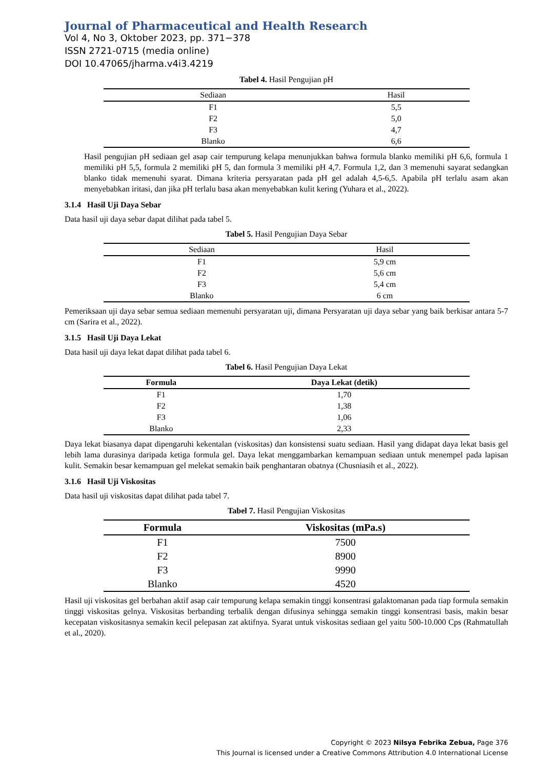Journal of Pharmaceutical and Health Research
Vol 4, No 3, Oktober 2023, pp. 371−378
ISSN 2721-0715 (media online)
DOI 10.47065/jharma.v4i3.4219
Tabel 4. Hasil Pengujian pH
| Sediaan | Hasil |
| --- | --- |
| F1 | 5,5 |
| F2 | 5,0 |
| F3 | 4,7 |
| Blanko | 6,6 |
Hasil pengujian pH sediaan gel asap cair tempurung kelapa menunjukkan bahwa formula blanko memiliki pH 6,6, formula 1 memiliki pH 5,5, formula 2 memiliki pH 5, dan formula 3 memiliki pH 4,7. Formula 1,2, dan 3 memenuhi sayarat sedangkan blanko tidak memenuhi syarat. Dimana kriteria persyaratan pada pH gel adalah 4,5-6,5. Apabila pH terlalu asam akan menyebabkan iritasi, dan jika pH terlalu basa akan menyebabkan kulit kering (Yuhara et al., 2022).
3.1.4 Hasil Uji Daya Sebar
Data hasil uji daya sebar dapat dilihat pada tabel 5.
Tabel 5. Hasil Pengujian Daya Sebar
| Sediaan | Hasil |
| --- | --- |
| F1 | 5,9 cm |
| F2 | 5,6 cm |
| F3 | 5,4 cm |
| Blanko | 6 cm |
Pemeriksaan uji daya sebar semua sediaan memenuhi persyaratan uji, dimana Persyaratan uji daya sebar yang baik berkisar antara 5-7 cm (Sarira et al., 2022).
3.1.5 Hasil Uji Daya Lekat
Data hasil uji daya lekat dapat dilihat pada tabel 6.
Tabel 6. Hasil Pengujian Daya Lekat
| Formula | Daya Lekat (detik) |
| --- | --- |
| F1 | 1,70 |
| F2 | 1,38 |
| F3 | 1,06 |
| Blanko | 2,33 |
Daya lekat biasanya dapat dipengaruhi kekentalan (viskositas) dan konsistensi suatu sediaan. Hasil yang didapat daya lekat basis gel lebih lama durasinya daripada ketiga formula gel. Daya lekat menggambarkan kemampuan sediaan untuk menempel pada lapisan kulit. Semakin besar kemampuan gel melekat semakin baik penghantaran obatnya (Chusniasih et al., 2022).
3.1.6 Hasil Uji Viskositas
Data hasil uji viskositas dapat dilihat pada tabel 7.
Tabel 7. Hasil Pengujian Viskositas
| Formula | Viskositas (mPa.s) |
| --- | --- |
| F1 | 7500 |
| F2 | 8900 |
| F3 | 9990 |
| Blanko | 4520 |
Hasil uji viskositas gel berbahan aktif asap cair tempurung kelapa semakin tinggi konsentrasi galaktomanan pada tiap formula semakin tinggi viskositas gelnya. Viskositas berbanding terbalik dengan difusinya sehingga semakin tinggi konsentrasi basis, makin besar kecepatan viskositasnya semakin kecil pelepasan zat aktifnya. Syarat untuk viskositas sediaan gel yaitu 500-10.000 Cps (Rahmatullah et al., 2020).
Copyright © 2023 Nilsya Febrika Zebua, Page 376
This Journal is licensed under a Creative Commons Attribution 4.0 International License